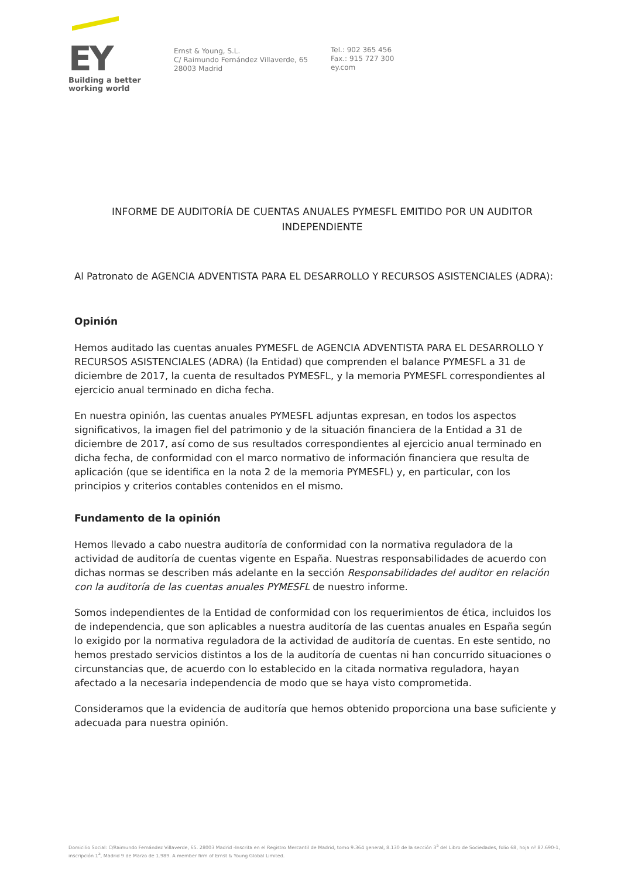EY
Building a better
working world
Ernst & Young, S.L.
C/ Raimundo Fernández Villaverde, 65
28003 Madrid
Tel.: 902 365 456
Fax.: 915 727 300
ey.com
INFORME DE AUDITORÍA DE CUENTAS ANUALES PYMESFL EMITIDO POR UN AUDITOR INDEPENDIENTE
Al Patronato de AGENCIA ADVENTISTA PARA EL DESARROLLO Y RECURSOS ASISTENCIALES (ADRA):
Opinión
Hemos auditado las cuentas anuales PYMESFL de AGENCIA ADVENTISTA PARA EL DESARROLLO Y RECURSOS ASISTENCIALES (ADRA) (la Entidad) que comprenden el balance PYMESFL a 31 de diciembre de 2017, la cuenta de resultados PYMESFL, y la memoria PYMESFL correspondientes al ejercicio anual terminado en dicha fecha.
En nuestra opinión, las cuentas anuales PYMESFL adjuntas expresan, en todos los aspectos significativos, la imagen fiel del patrimonio y de la situación financiera de la Entidad a 31 de diciembre de 2017, así como de sus resultados correspondientes al ejercicio anual terminado en dicha fecha, de conformidad con el marco normativo de información financiera que resulta de aplicación (que se identifica en la nota 2 de la memoria PYMESFL) y, en particular, con los principios y criterios contables contenidos en el mismo.
Fundamento de la opinión
Hemos llevado a cabo nuestra auditoría de conformidad con la normativa reguladora de la actividad de auditoría de cuentas vigente en España. Nuestras responsabilidades de acuerdo con dichas normas se describen más adelante en la sección Responsabilidades del auditor en relación con la auditoría de las cuentas anuales PYMESFL de nuestro informe.
Somos independientes de la Entidad de conformidad con los requerimientos de ética, incluidos los de independencia, que son aplicables a nuestra auditoría de las cuentas anuales en España según lo exigido por la normativa reguladora de la actividad de auditoría de cuentas. En este sentido, no hemos prestado servicios distintos a los de la auditoría de cuentas ni han concurrido situaciones o circunstancias que, de acuerdo con lo establecido en la citada normativa reguladora, hayan afectado a la necesaria independencia de modo que se haya visto comprometida.
Consideramos que la evidencia de auditoría que hemos obtenido proporciona una base suficiente y adecuada para nuestra opinión.
Domicilio Social: C/Raimundo Fernández Villaverde, 65. 28003 Madrid -Inscrita en el Registro Mercantil de Madrid, tomo 9.364 general, 8.130 de la sección 3<sup>a</sup> del Libro de Sociedades, folio 68, hoja nº 87.690-1, inscripción 1<sup>a</sup>, Madrid 9 de Marzo de 1.989. A member firm of Ernst & Young Global Limited.